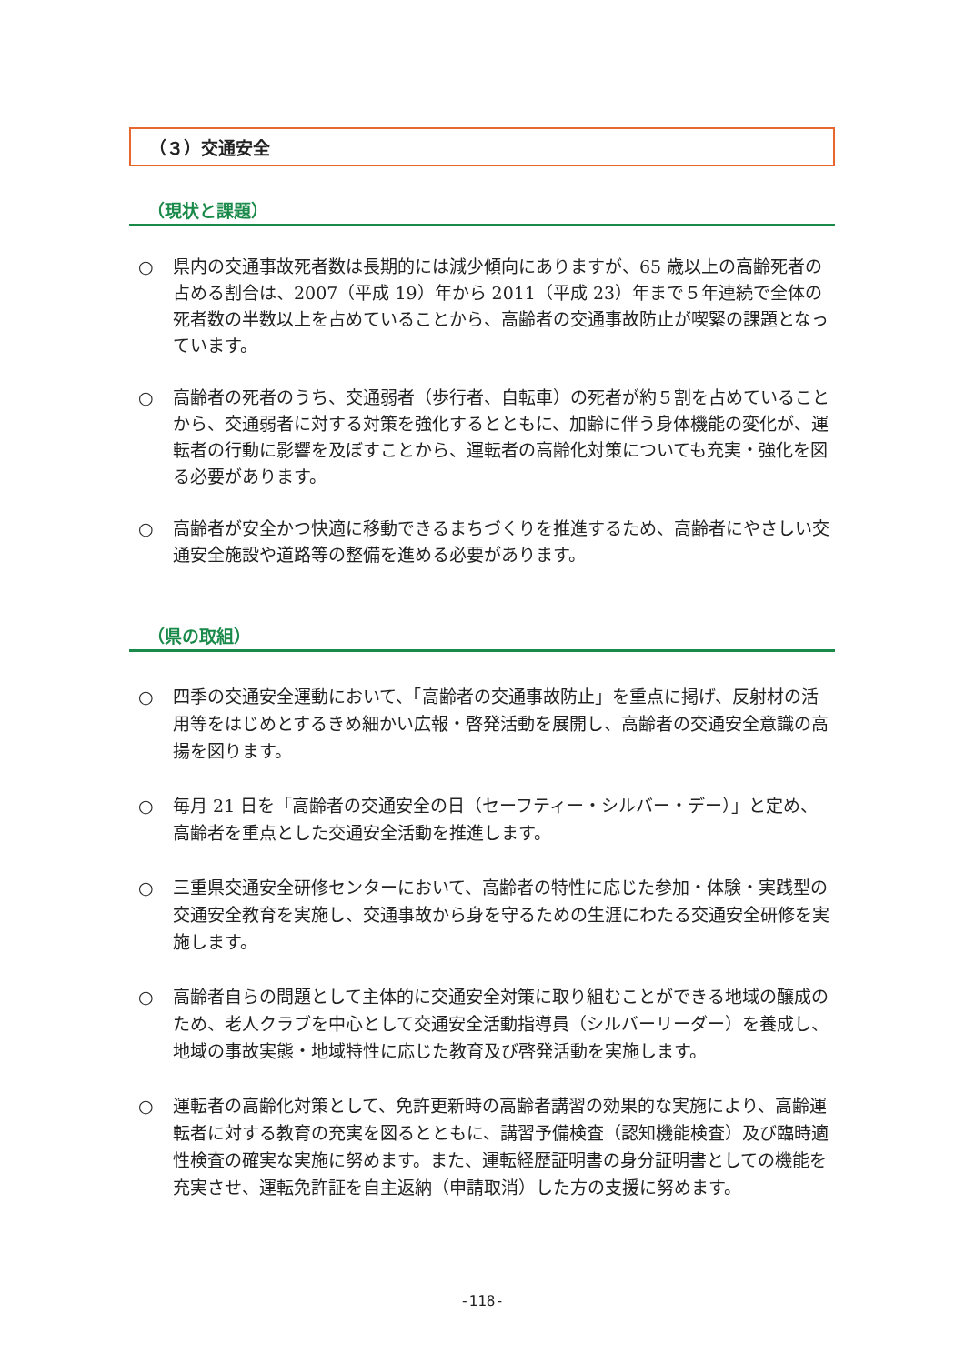（３）交通安全
（現状と課題）
○ 県内の交通事故死者数は長期的には減少傾向にありますが、65 歳以上の高齢死者の占める割合は、2007（平成 19）年から 2011（平成 23）年まで５年連続で全体の死者数の半数以上を占めていることから、高齢者の交通事故防止が喫緊の課題となっています。
○ 高齢者の死者のうち、交通弱者（歩行者、自転車）の死者が約５割を占めていることから、交通弱者に対する対策を強化するとともに、加齢に伴う身体機能の変化が、運転者の行動に影響を及ぼすことから、運転者の高齢化対策についても充実・強化を図る必要があります。
○ 高齢者が安全かつ快適に移動できるまちづくりを推進するため、高齢者にやさしい交通安全施設や道路等の整備を進める必要があります。
（県の取組）
○ 四季の交通安全運動において、「高齢者の交通事故防止」を重点に掲げ、反射材の活用等をはじめとするきめ細かい広報・啓発活動を展開し、高齢者の交通安全意識の高揚を図ります。
○ 毎月 21 日を「高齢者の交通安全の日（セーフティー・シルバー・デー）」と定め、高齢者を重点とした交通安全活動を推進します。
○ 三重県交通安全研修センターにおいて、高齢者の特性に応じた参加・体験・実践型の交通安全教育を実施し、交通事故から身を守るための生涯にわたる交通安全研修を実施します。
○ 高齢者自らの問題として主体的に交通安全対策に取り組むことができる地域の醸成のため、老人クラブを中心として交通安全活動指導員（シルバーリーダー）を養成し、地域の事故実態・地域特性に応じた教育及び啓発活動を実施します。
○ 運転者の高齢化対策として、免許更新時の高齢者講習の効果的な実施により、高齢運転者に対する教育の充実を図るとともに、講習予備検査（認知機能検査）及び臨時適性検査の確実な実施に努めます。また、運転経歴証明書の身分証明書としての機能を充実させ、運転免許証を自主返納（申請取消）した方の支援に努めます。
-118-